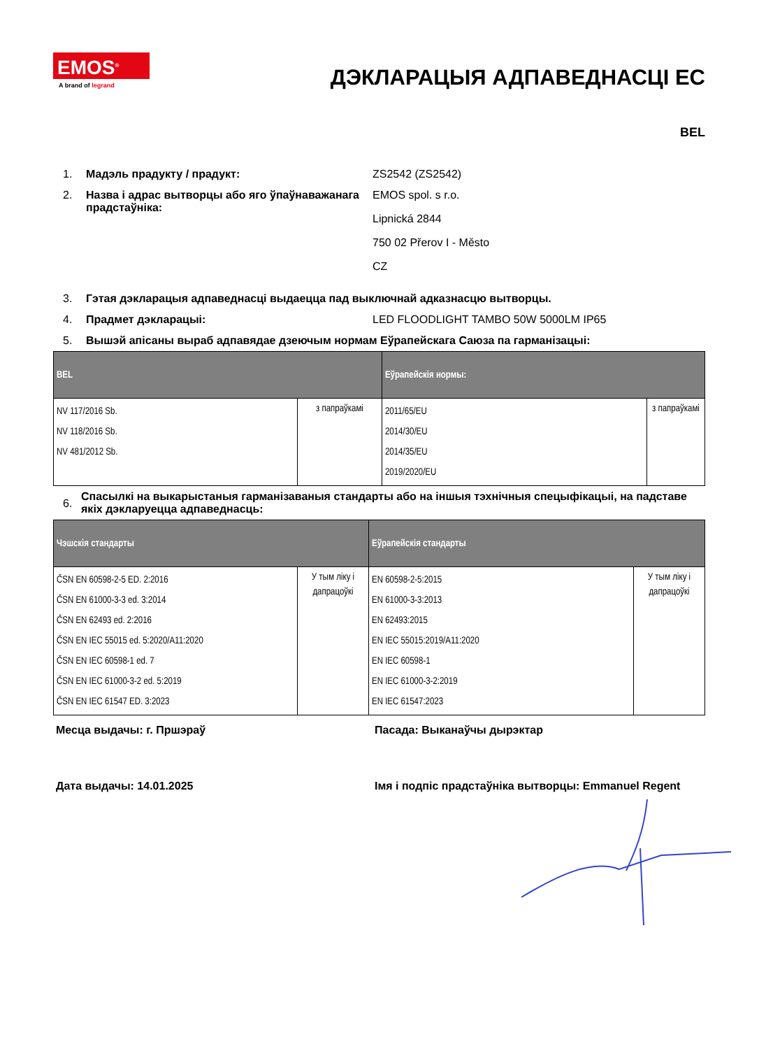EMOS<sup>®</sup>
A brand of legrand
ДЭКЛАРАЦЫЯ АДПАВЕДНАСЦІ ЕС
BEL
1. Мадэль прадукту / прадукт: ZS2542 (ZS2542)
2. Назва і адрас вытворцы або яго ўпаўнаважанага прадстаўніка:
EMOS spol. s r.o.
Lipnická 2844
750 02 Přerov I - Město
CZ
3. Гэтая дэкларацыя адпаведнасці выдаецца пад выключнай адказнасцю вытворцы.
4. Прадмет дэкларацыі: LED FLOODLIGHT TAMBO 50W 5000LM IP65
5. Вышэй апісаны выраб адпавядае дзеючым нормам Еўрапейскага Саюза па гарманізацыі:
| BEL | | Еўрапейскія нормы: | |
| --- | --- | --- | --- |
| NV 117/2016 Sb. NV 118/2016 Sb. NV 481/2012 Sb. | з папраўкамі | 2011/65/EU 2014/30/EU 2014/35/EU 2019/2020/EU | з папраўкамі |
6.
Спасылкі на выкарыстаныя гарманізаваныя стандарты або на іншыя тэхнічныя спецыфікацыі, на падставе якіх дэкларуецца адпаведнасць:
| Чэшскія стандарты | | Еўрапейскія стандарты | |
| --- | --- | --- | --- |
| ČSN EN 60598-2-5 ED. 2:2016 ČSN EN 61000-3-3 ed. 3:2014 ČSN EN 62493 ed. 2:2016 ČSN EN IEC 55015 ed. 5:2020/A11:2020 ČSN EN IEC 60598-1 ed. 7 ČSN EN IEC 61000-3-2 ed. 5:2019 ČSN EN IEC 61547 ED. 3:2023 | У тым ліку і дапрацоўкі | EN 60598-2-5:2015 EN 61000-3-3:2013 EN 62493:2015 EN IEC 55015:2019/A11:2020 EN IEC 60598-1 EN IEC 61000-3-2:2019 EN IEC 61547:2023 | У тым ліку і дапрацоўкі |
Месца выдачы: г. Пршэраў Пасада: Выканаўчы дырэктар
Дата выдачы: 14.01.2025 Імя і подпіс прадстаўніка вытворцы: Emmanuel Regent